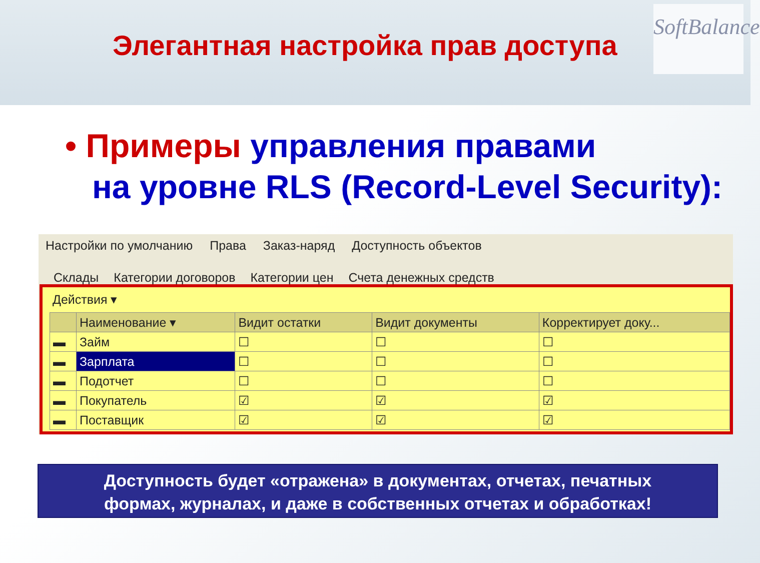Элегантная настройка прав доступа
SoftBalance
• Примеры управления правами
на уровне RLS (Record-Level Security):
Настройки по умолчанию Права Заказ-наряд Доступность объектов
Склады Категории договоров Категории цен Счета денежных средств
Действия ▾
| | Наименование ▾ | Видит остатки | Видит документы | Корректирует доку... |
| --- | --- | --- | --- | --- |
| ▬ | Займ | ☐ | ☐ | ☐ |
| ▬ | Зарплата | ☐ | ☐ | ☐ |
| ▬ | Подотчет | ☐ | ☐ | ☐ |
| ▬ | Покупатель | ☑ | ☑ | ☑ |
| ▬ | Поставщик | ☑ | ☑ | ☑ |
Доступность будет «отражена» в документах, отчетах, печатных
формах, журналах, и даже в собственных отчетах и обработках!